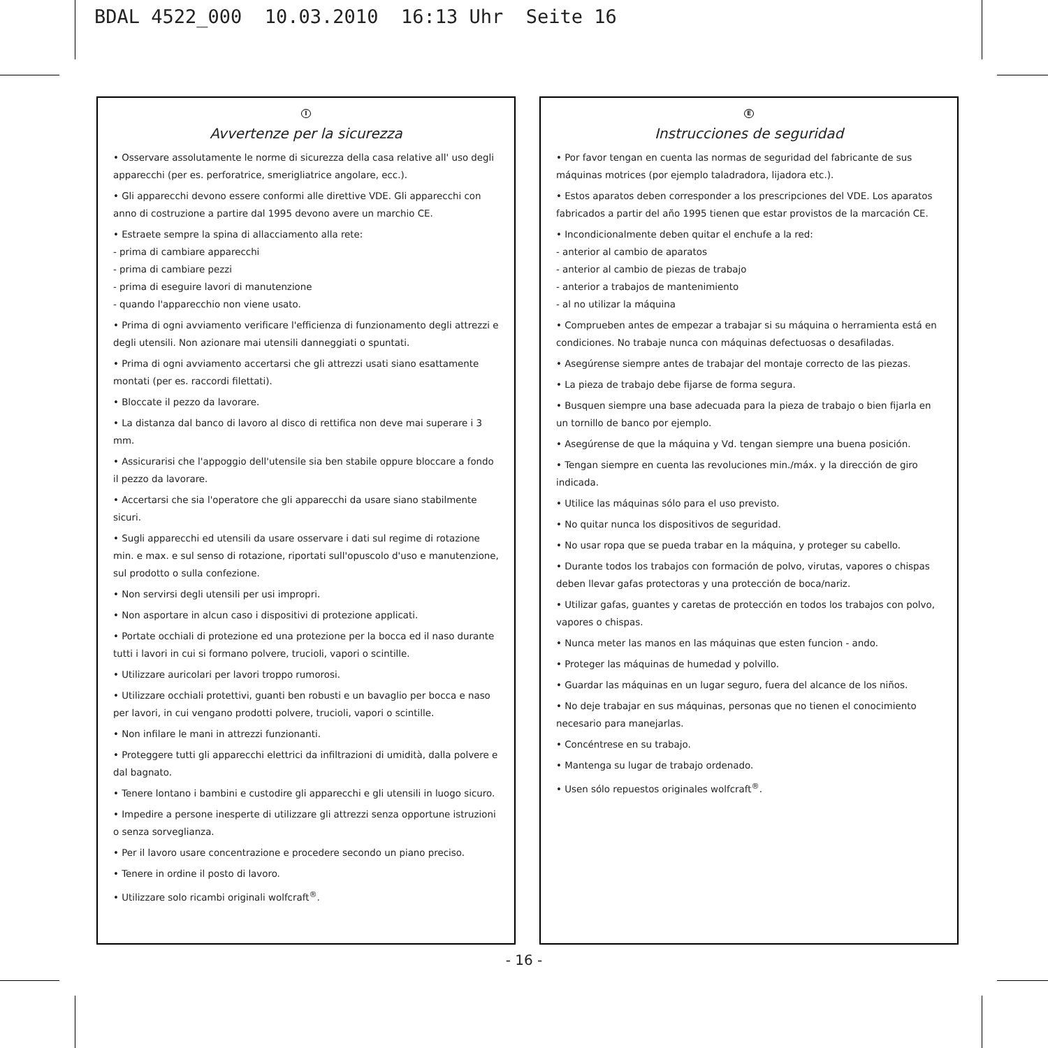BDAL 4522_000 10.03.2010 16:13 Uhr Seite 16
I
Avvertenze per la sicurezza
• Osservare assolutamente le norme di sicurezza della casa relative all' uso degli apparecchi (per es. perforatrice, smerigliatrice angolare, ecc.).
• Gli apparecchi devono essere conformi alle direttive VDE. Gli apparecchi con anno di costruzione a partire dal 1995 devono avere un marchio CE.
• Estraete sempre la spina di allacciamento alla rete:
- prima di cambiare apparecchi
- prima di cambiare pezzi
- prima di eseguire lavori di manutenzione
- quando l'apparecchio non viene usato.
• Prima di ogni avviamento verificare l'efficienza di funzionamento degli attrezzi e degli utensili. Non azionare mai utensili danneggiati o spuntati.
• Prima di ogni avviamento accertarsi che gli attrezzi usati siano esattamente montati (per es. raccordi filettati).
• Bloccate il pezzo da lavorare.
• La distanza dal banco di lavoro al disco di rettifica non deve mai superare i 3 mm.
• Assicurarisi che l'appoggio dell'utensile sia ben stabile oppure bloccare a fondo il pezzo da lavorare.
• Accertarsi che sia l'operatore che gli apparecchi da usare siano stabilmente sicuri.
• Sugli apparecchi ed utensili da usare osservare i dati sul regime di rotazione min. e max. e sul senso di rotazione, riportati sull'opuscolo d'uso e manutenzione, sul prodotto o sulla confezione.
• Non servirsi degli utensili per usi impropri.
• Non asportare in alcun caso i dispositivi di protezione applicati.
• Portate occhiali di protezione ed una protezione per la bocca ed il naso durante tutti i lavori in cui si formano polvere, trucioli, vapori o scintille.
• Utilizzare auricolari per lavori troppo rumorosi.
• Utilizzare occhiali protettivi, guanti ben robusti e un bavaglio per bocca e naso per lavori, in cui vengano prodotti polvere, trucioli, vapori o scintille.
• Non infilare le mani in attrezzi funzionanti.
• Proteggere tutti gli apparecchi elettrici da infiltrazioni di umidità, dalla polvere e dal bagnato.
• Tenere lontano i bambini e custodire gli apparecchi e gli utensili in luogo sicuro.
• Impedire a persone inesperte di utilizzare gli attrezzi senza opportune istruzioni o senza sorveglianza.
• Per il lavoro usare concentrazione e procedere secondo un piano preciso.
• Tenere in ordine il posto di lavoro.
• Utilizzare solo ricambi originali wolfcraft<sup>®</sup>.
E
Instrucciones de seguridad
• Por favor tengan en cuenta las normas de seguridad del fabricante de sus máquinas motrices (por ejemplo taladradora, lijadora etc.).
• Estos aparatos deben corresponder a los prescripciones del VDE. Los aparatos fabricados a partir del año 1995 tienen que estar provistos de la marcación CE.
• Incondicionalmente deben quitar el enchufe a la red:
- anterior al cambio de aparatos
- anterior al cambio de piezas de trabajo
- anterior a trabajos de mantenimiento
- al no utilizar la máquina
• Comprueben antes de empezar a trabajar si su máquina o herramienta está en condiciones. No trabaje nunca con máquinas defectuosas o desafiladas.
• Asegúrense siempre antes de trabajar del montaje correcto de las piezas.
• La pieza de trabajo debe fijarse de forma segura.
• Busquen siempre una base adecuada para la pieza de trabajo o bien fijarla en un tornillo de banco por ejemplo.
• Asegúrense de que la máquina y Vd. tengan siempre una buena posición.
• Tengan siempre en cuenta las revoluciones min./máx. y la dirección de giro indicada.
• Utilice las máquinas sólo para el uso previsto.
• No quitar nunca los dispositivos de seguridad.
• No usar ropa que se pueda trabar en la máquina, y proteger su cabello.
• Durante todos los trabajos con formación de polvo, virutas, vapores o chispas deben llevar gafas protectoras y una protección de boca/nariz.
• Utilizar gafas, guantes y caretas de protección en todos los trabajos con polvo, vapores o chispas.
• Nunca meter las manos en las máquinas que esten funcion - ando.
• Proteger las máquinas de humedad y polvillo.
• Guardar las máquinas en un lugar seguro, fuera del alcance de los niños.
• No deje trabajar en sus máquinas, personas que no tienen el conocimiento necesario para manejarlas.
• Concéntrese en su trabajo.
• Mantenga su lugar de trabajo ordenado.
• Usen sólo repuestos originales wolfcraft<sup>®</sup>.
- 16 -